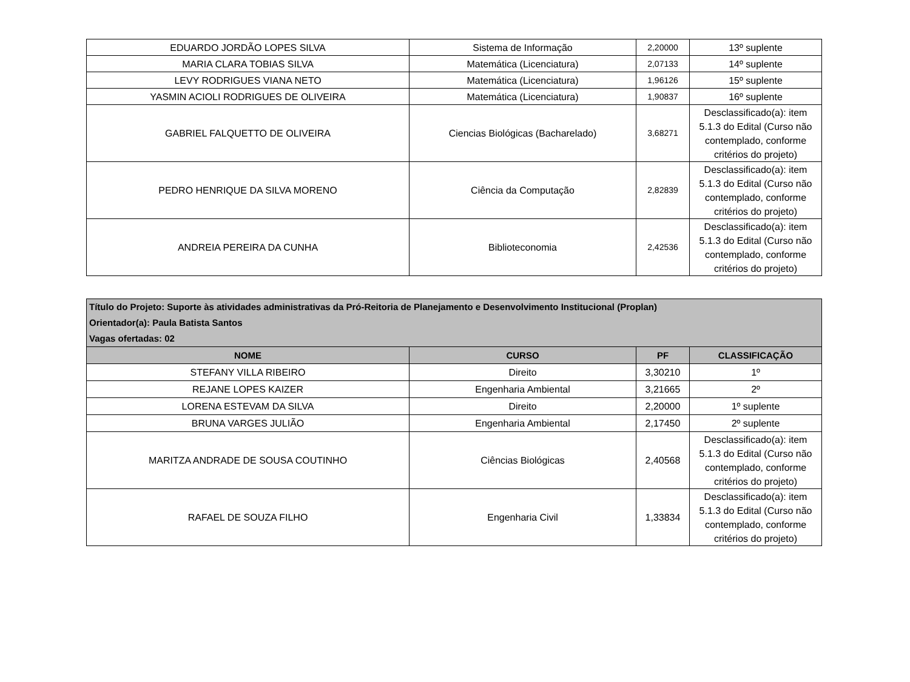| EDUARDO JORDÃO LOPES SILVA | Sistema de Informação | 2,20000 | 13º suplente |
| MARIA CLARA TOBIAS SILVA | Matemática (Licenciatura) | 2,07133 | 14º suplente |
| LEVY RODRIGUES VIANA NETO | Matemática (Licenciatura) | 1,96126 | 15º suplente |
| YASMIN ACIOLI RODRIGUES DE OLIVEIRA | Matemática (Licenciatura) | 1,90837 | 16º suplente |
| GABRIEL FALQUETTO DE OLIVEIRA | Ciencias Biológicas (Bacharelado) | 3,68271 | Desclassificado(a): item 5.1.3 do Edital (Curso não contemplado, conforme critérios do projeto) |
| PEDRO HENRIQUE DA SILVA MORENO | Ciência da Computação | 2,82839 | Desclassificado(a): item 5.1.3 do Edital (Curso não contemplado, conforme critérios do projeto) |
| ANDREIA PEREIRA DA CUNHA | Biblioteconomia | 2,42536 | Desclassificado(a): item 5.1.3 do Edital (Curso não contemplado, conforme critérios do projeto) |
| Título do Projeto: Suporte às atividades administrativas da Pró-Reitoria de Planejamento e Desenvolvimento Institucional (Proplan) Orientador(a): Paula Batista Santos Vagas ofertadas: 02 | | | |
| NOME | CURSO | PF | CLASSIFICAÇÃO |
| STEFANY VILLA RIBEIRO | Direito | 3,30210 | 1º |
| REJANE LOPES KAIZER | Engenharia Ambiental | 3,21665 | 2º |
| LORENA ESTEVAM DA SILVA | Direito | 2,20000 | 1º suplente |
| BRUNA VARGES JULIÃO | Engenharia Ambiental | 2,17450 | 2º suplente |
| MARITZA ANDRADE DE SOUSA COUTINHO | Ciências Biológicas | 2,40568 | Desclassificado(a): item 5.1.3 do Edital (Curso não contemplado, conforme critérios do projeto) |
| RAFAEL DE SOUZA FILHO | Engenharia Civil | 1,33834 | Desclassificado(a): item 5.1.3 do Edital (Curso não contemplado, conforme critérios do projeto) |